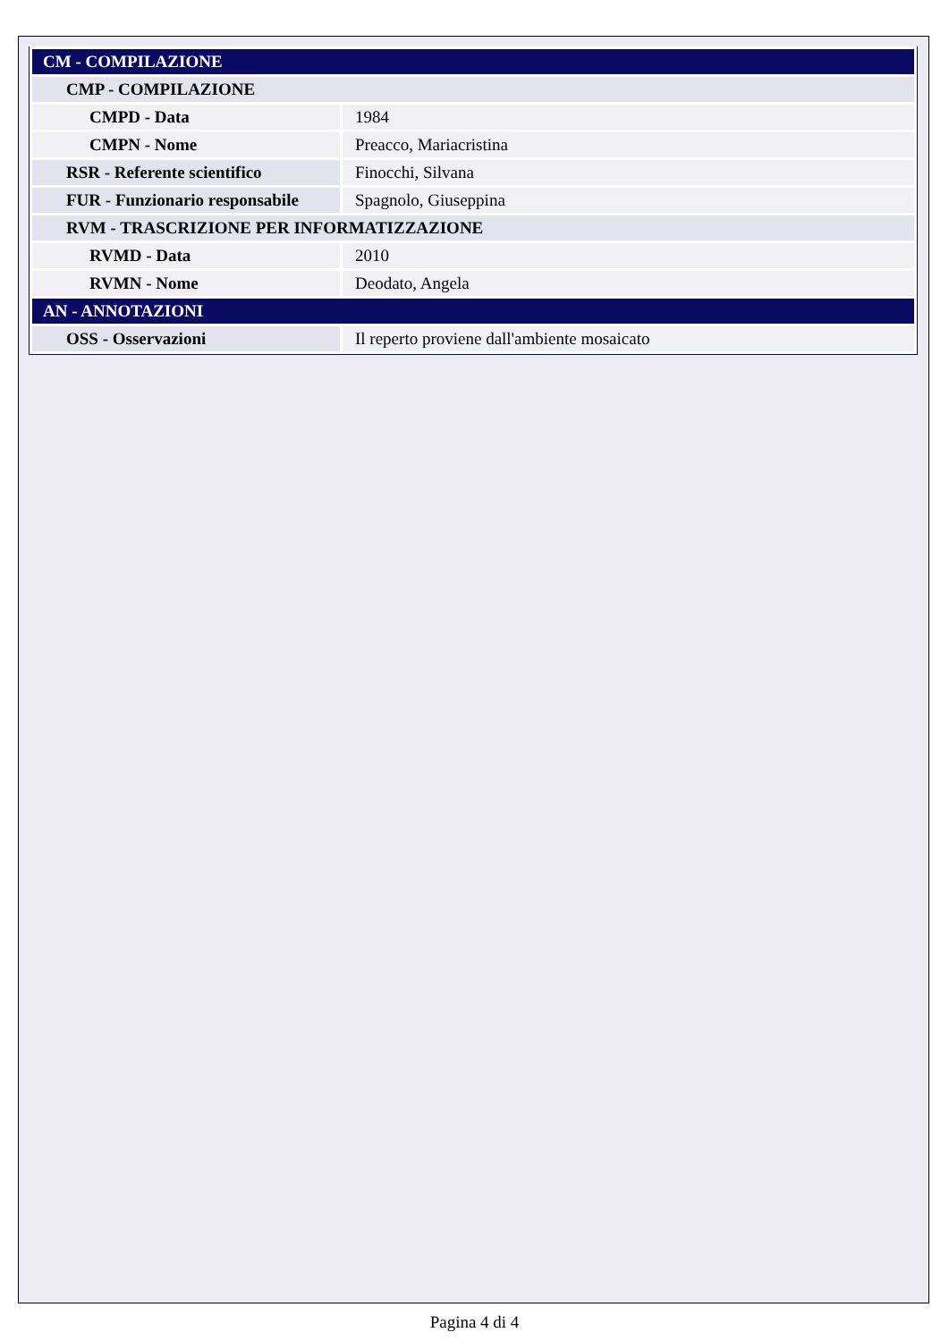| CM - COMPILAZIONE | |
| CMP - COMPILAZIONE | |
| CMPD - Data | 1984 |
| CMPN - Nome | Preacco, Mariacristina |
| RSR - Referente scientifico | Finocchi, Silvana |
| FUR - Funzionario responsabile | Spagnolo, Giuseppina |
| RVM - TRASCRIZIONE PER INFORMATIZZAZIONE | |
| RVMD - Data | 2010 |
| RVMN - Nome | Deodato, Angela |
| AN - ANNOTAZIONI | |
| OSS - Osservazioni | Il reperto proviene dall'ambiente mosaicato |
Pagina 4 di 4